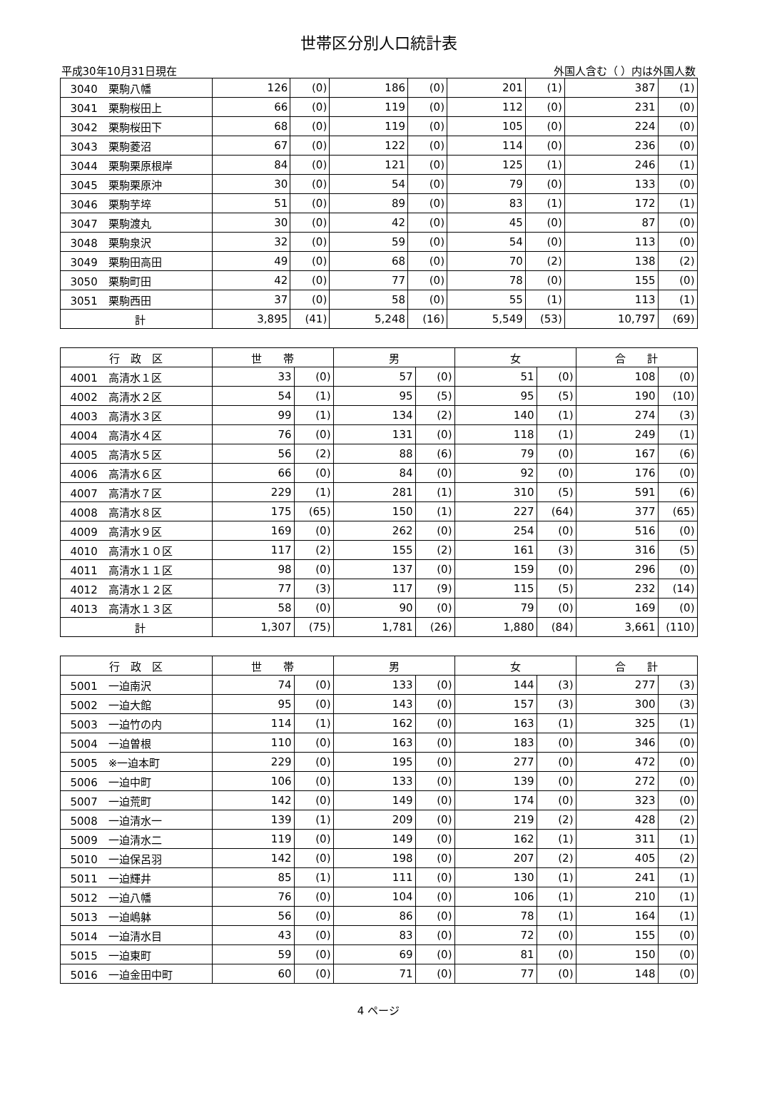世帯区分別人口統計表
平成30年10月31日現在 外国人含む（ ）内は外国人数
| 3040 栗駒八幡 | 126 | (0) | 186 | (0) | 201 | (1) | 387 | (1) |
| 3041 栗駒桜田上 | 66 | (0) | 119 | (0) | 112 | (0) | 231 | (0) |
| 3042 栗駒桜田下 | 68 | (0) | 119 | (0) | 105 | (0) | 224 | (0) |
| 3043 栗駒菱沼 | 67 | (0) | 122 | (0) | 114 | (0) | 236 | (0) |
| 3044 栗駒栗原根岸 | 84 | (0) | 121 | (0) | 125 | (1) | 246 | (1) |
| 3045 栗駒栗原沖 | 30 | (0) | 54 | (0) | 79 | (0) | 133 | (0) |
| 3046 栗駒芋埣 | 51 | (0) | 89 | (0) | 83 | (1) | 172 | (1) |
| 3047 栗駒渡丸 | 30 | (0) | 42 | (0) | 45 | (0) | 87 | (0) |
| 3048 栗駒泉沢 | 32 | (0) | 59 | (0) | 54 | (0) | 113 | (0) |
| 3049 栗駒田高田 | 49 | (0) | 68 | (0) | 70 | (2) | 138 | (2) |
| 3050 栗駒町田 | 42 | (0) | 77 | (0) | 78 | (0) | 155 | (0) |
| 3051 栗駒西田 | 37 | (0) | 58 | (0) | 55 | (1) | 113 | (1) |
| 計 | 3,895 | (41) | 5,248 | (16) | 5,549 | (53) | 10,797 | (69) |
| 行 政 区 | 世 帯 | | 男 | | 女 | | 合 計 | |
| --- | --- | --- | --- | --- | --- | --- | --- | --- |
| 4001 高清水１区 | 33 | (0) | 57 | (0) | 51 | (0) | 108 | (0) |
| 4002 高清水２区 | 54 | (1) | 95 | (5) | 95 | (5) | 190 | (10) |
| 4003 高清水３区 | 99 | (1) | 134 | (2) | 140 | (1) | 274 | (3) |
| 4004 高清水４区 | 76 | (0) | 131 | (0) | 118 | (1) | 249 | (1) |
| 4005 高清水５区 | 56 | (2) | 88 | (6) | 79 | (0) | 167 | (6) |
| 4006 高清水６区 | 66 | (0) | 84 | (0) | 92 | (0) | 176 | (0) |
| 4007 高清水７区 | 229 | (1) | 281 | (1) | 310 | (5) | 591 | (6) |
| 4008 高清水８区 | 175 | (65) | 150 | (1) | 227 | (64) | 377 | (65) |
| 4009 高清水９区 | 169 | (0) | 262 | (0) | 254 | (0) | 516 | (0) |
| 4010 高清水１０区 | 117 | (2) | 155 | (2) | 161 | (3) | 316 | (5) |
| 4011 高清水１１区 | 98 | (0) | 137 | (0) | 159 | (0) | 296 | (0) |
| 4012 高清水１２区 | 77 | (3) | 117 | (9) | 115 | (5) | 232 | (14) |
| 4013 高清水１３区 | 58 | (0) | 90 | (0) | 79 | (0) | 169 | (0) |
| 計 | 1,307 | (75) | 1,781 | (26) | 1,880 | (84) | 3,661 | (110) |
| 行 政 区 | 世 帯 | | 男 | | 女 | | 合 計 | |
| --- | --- | --- | --- | --- | --- | --- | --- | --- |
| 5001 一迫南沢 | 74 | (0) | 133 | (0) | 144 | (3) | 277 | (3) |
| 5002 一迫大館 | 95 | (0) | 143 | (0) | 157 | (3) | 300 | (3) |
| 5003 一迫竹の内 | 114 | (1) | 162 | (0) | 163 | (1) | 325 | (1) |
| 5004 一迫曽根 | 110 | (0) | 163 | (0) | 183 | (0) | 346 | (0) |
| 5005 ※一迫本町 | 229 | (0) | 195 | (0) | 277 | (0) | 472 | (0) |
| 5006 一迫中町 | 106 | (0) | 133 | (0) | 139 | (0) | 272 | (0) |
| 5007 一迫荒町 | 142 | (0) | 149 | (0) | 174 | (0) | 323 | (0) |
| 5008 一迫清水一 | 139 | (1) | 209 | (0) | 219 | (2) | 428 | (2) |
| 5009 一迫清水二 | 119 | (0) | 149 | (0) | 162 | (1) | 311 | (1) |
| 5010 一迫保呂羽 | 142 | (0) | 198 | (0) | 207 | (2) | 405 | (2) |
| 5011 一迫輝井 | 85 | (1) | 111 | (0) | 130 | (1) | 241 | (1) |
| 5012 一迫八幡 | 76 | (0) | 104 | (0) | 106 | (1) | 210 | (1) |
| 5013 一迫嶋躰 | 56 | (0) | 86 | (0) | 78 | (1) | 164 | (1) |
| 5014 一迫清水目 | 43 | (0) | 83 | (0) | 72 | (0) | 155 | (0) |
| 5015 一迫東町 | 59 | (0) | 69 | (0) | 81 | (0) | 150 | (0) |
| 5016 一迫金田中町 | 60 | (0) | 71 | (0) | 77 | (0) | 148 | (0) |
4 ページ